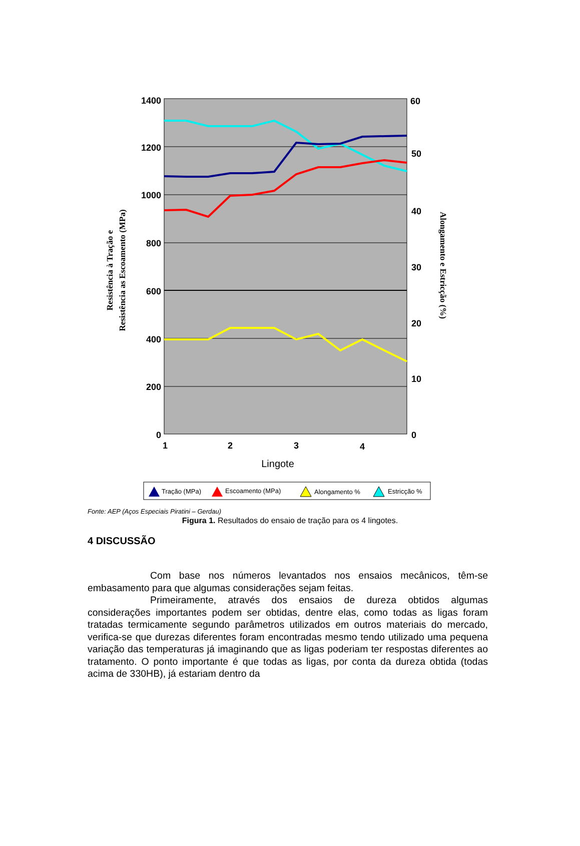1400
1200
1000
800
600
400
200
0
60
50
40
30
20
10
0
1
2
3
4
Lingote
Resistência à Tração e
Resistência as Escoamento (MPa)
Alongamento e Estricção (%)
Tração (MPa)
Escoamento (MPa)
Alongamento %
Estricção %
Fonte: AEP (Aços Especiais Piratini – Gerdau)
Figura 1. Resultados do ensaio de tração para os 4 lingotes.
4 DISCUSSÃO
Com base nos números levantados nos ensaios mecânicos, têm-se embasamento para que algumas considerações sejam feitas.
Primeiramente, através dos ensaios de dureza obtidos algumas considerações importantes podem ser obtidas, dentre elas, como todas as ligas foram tratadas termicamente segundo parâmetros utilizados em outros materiais do mercado, verifica-se que durezas diferentes foram encontradas mesmo tendo utilizado uma pequena variação das temperaturas já imaginando que as ligas poderiam ter respostas diferentes ao tratamento. O ponto importante é que todas as ligas, por conta da dureza obtida (todas acima de 330HB), já estariam dentro da